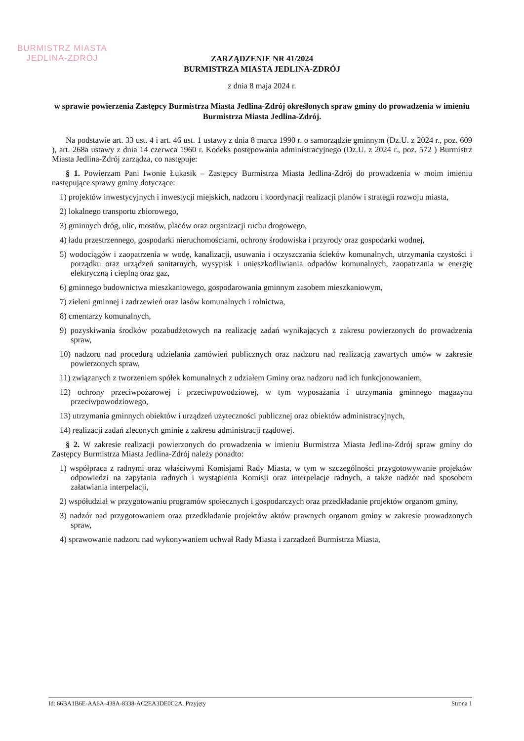BURMISTRZ MIASTA
JEDLINA-ZDRÓJ
ZARZĄDZENIE NR 41/2024
BURMISTRZA MIASTA JEDLINA-ZDRÓJ
z dnia 8 maja 2024 r.
w sprawie powierzenia Zastępcy Burmistrza Miasta Jedlina-Zdrój określonych spraw gminy do prowadzenia w imieniu Burmistrza Miasta Jedlina-Zdrój.
Na podstawie art. 33 ust. 4 i art. 46 ust. 1 ustawy z dnia 8 marca 1990 r. o samorządzie gminnym (Dz.U. z 2024 r., poz. 609 ), art. 268a ustawy z dnia 14 czerwca 1960 r. Kodeks postępowania administracyjnego (Dz.U. z 2024 r., poz. 572 ) Burmistrz Miasta Jedlina-Zdrój zarządza, co następuje:
§ 1. Powierzam Pani Iwonie Łukasik – Zastępcy Burmistrza Miasta Jedlina-Zdrój do prowadzenia w moim imieniu następujące sprawy gminy dotyczące:
1) projektów inwestycyjnych i inwestycji miejskich, nadzoru i koordynacji realizacji planów i strategii rozwoju miasta,
2) lokalnego transportu zbiorowego,
3) gminnych dróg, ulic, mostów, placów oraz organizacji ruchu drogowego,
4) ładu przestrzennego, gospodarki nieruchomościami, ochrony środowiska i przyrody oraz gospodarki wodnej,
5) wodociągów i zaopatrzenia w wodę, kanalizacji, usuwania i oczyszczania ścieków komunalnych, utrzymania czystości i porządku oraz urządzeń sanitarnych, wysypisk i unieszkodliwiania odpadów komunalnych, zaopatrzania w energię elektryczną i cieplną oraz gaz,
6) gminnego budownictwa mieszkaniowego, gospodarowania gminnym zasobem mieszkaniowym,
7) zieleni gminnej i zadrzewień oraz lasów komunalnych i rolnictwa,
8) cmentarzy komunalnych,
9) pozyskiwania środków pozabudżetowych na realizację zadań wynikających z zakresu powierzonych do prowadzenia spraw,
10) nadzoru nad procedurą udzielania zamówień publicznych oraz nadzoru nad realizacją zawartych umów w zakresie powierzonych spraw,
11) związanych z tworzeniem spółek komunalnych z udziałem Gminy oraz nadzoru nad ich funkcjonowaniem,
12) ochrony przeciwpożarowej i przeciwpowodziowej, w tym wyposażania i utrzymania gminnego magazynu przeciwpowodziowego,
13) utrzymania gminnych obiektów i urządzeń użyteczności publicznej oraz obiektów administracyjnych,
14) realizacji zadań zleconych gminie z zakresu administracji rządowej.
§ 2. W zakresie realizacji powierzonych do prowadzenia w imieniu Burmistrza Miasta Jedlina-Zdrój spraw gminy do Zastępcy Burmistrza Miasta Jedlina-Zdrój należy ponadto:
1) współpraca z radnymi oraz właściwymi Komisjami Rady Miasta, w tym w szczególności przygotowywanie projektów odpowiedzi na zapytania radnych i wystąpienia Komisji oraz interpelacje radnych, a także nadzór nad sposobem załatwiania interpelacji,
2) współudział w przygotowaniu programów społecznych i gospodarczych oraz przedkładanie projektów organom gminy,
3) nadzór nad przygotowaniem oraz przedkładanie projektów aktów prawnych organom gminy w zakresie prowadzonych spraw,
4) sprawowanie nadzoru nad wykonywaniem uchwał Rady Miasta i zarządzeń Burmistrza Miasta,
Id: 66BA1B6E-AA6A-438A-8338-AC2EA3DE0C2A. Przyjęty Strona 1